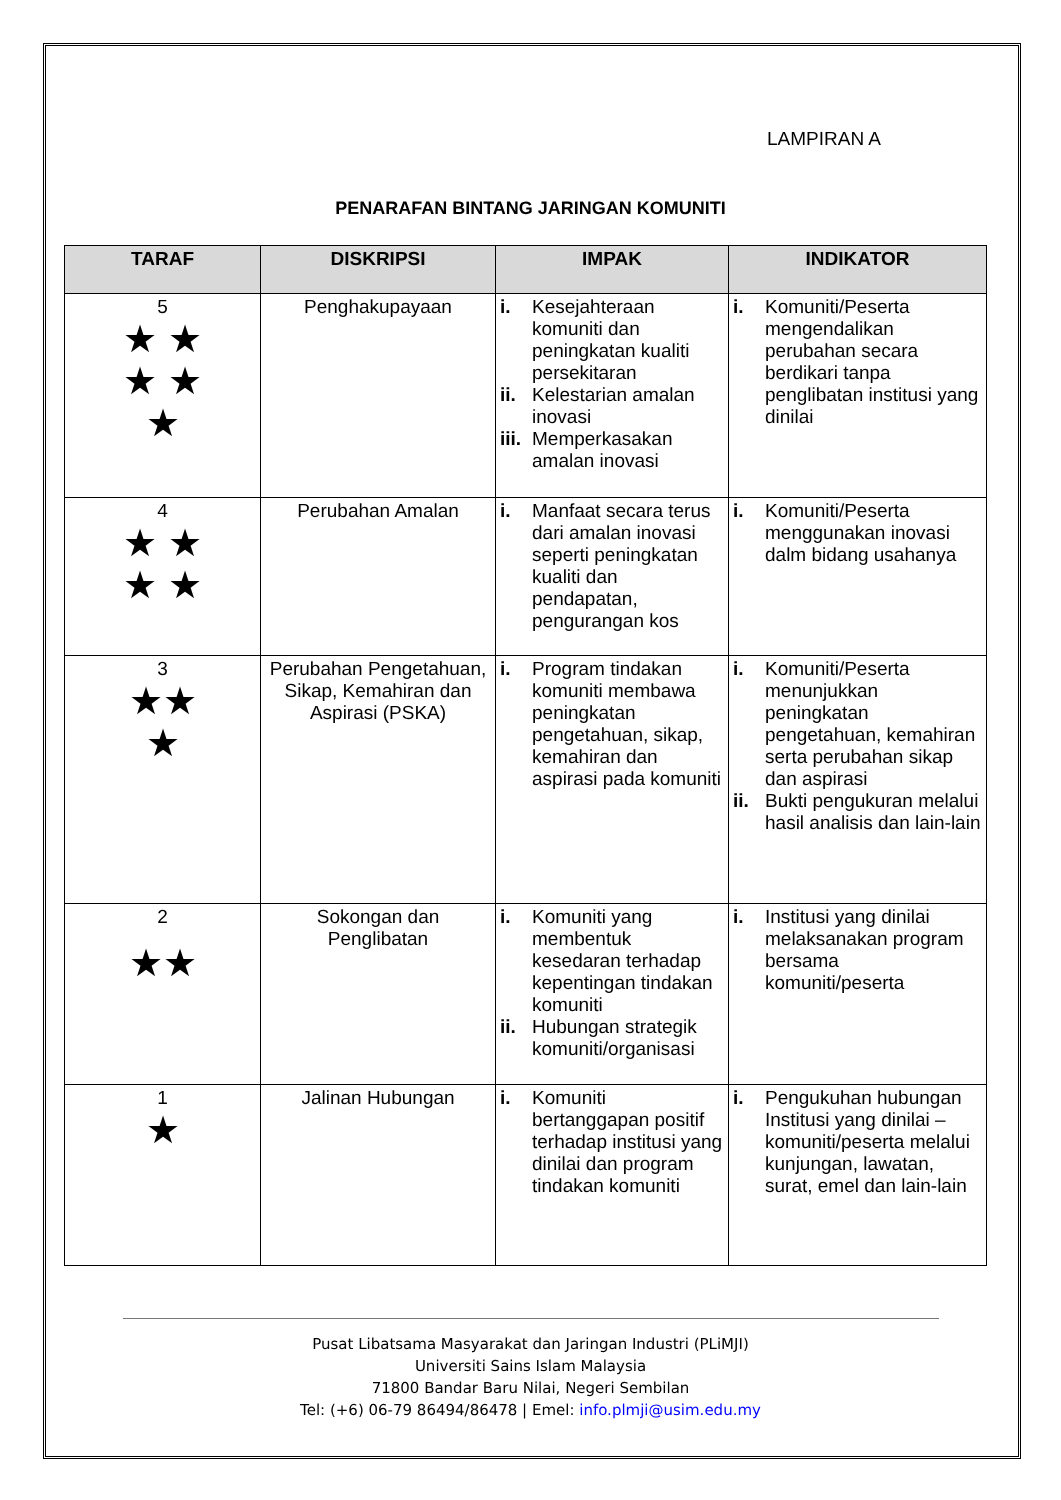LAMPIRAN A
PENARAFAN BINTANG JARINGAN KOMUNITI
| TARAF | DISKRIPSI | IMPAK | INDIKATOR |
| --- | --- | --- | --- |
| 5 ★ ★ ★ ★ ★ | Penghakupayaan | i. Kesejahteraan komuniti dan peningkatan kualiti persekitaran ii. Kelestarian amalan inovasi iii. Memperkasakan amalan inovasi | i. Komuniti/Peserta mengendalikan perubahan secara berdikari tanpa penglibatan institusi yang dinilai |
| 4 ★ ★ ★ ★ | Perubahan Amalan | i. Manfaat secara terus dari amalan inovasi seperti peningkatan kualiti dan pendapatan, pengurangan kos | i. Komuniti/Peserta menggunakan inovasi dalm bidang usahanya |
| 3 ★★ ★ | Perubahan Pengetahuan, Sikap, Kemahiran dan Aspirasi (PSKA) | i. Program tindakan komuniti membawa peningkatan pengetahuan, sikap, kemahiran dan aspirasi pada komuniti | i. Komuniti/Peserta menunjukkan peningkatan pengetahuan, kemahiran serta perubahan sikap dan aspirasi ii. Bukti pengukuran melalui hasil analisis dan lain-lain |
| 2 ★★ | Sokongan dan Penglibatan | i. Komuniti yang membentuk kesedaran terhadap kepentingan tindakan komuniti ii. Hubungan strategik komuniti/organisasi | i. Institusi yang dinilai melaksanakan program bersama komuniti/peserta |
| 1 ★ | Jalinan Hubungan | i. Komuniti bertanggapan positif terhadap institusi yang dinilai dan program tindakan komuniti | i. Pengukuhan hubungan Institusi yang dinilai – komuniti/peserta melalui kunjungan, lawatan, surat, emel dan lain-lain |
Pusat Libatsama Masyarakat dan Jaringan Industri (PLiMJI)
Universiti Sains Islam Malaysia
71800 Bandar Baru Nilai, Negeri Sembilan
Tel: (+6) 06-79 86494/86478 | Emel: info.plmji@usim.edu.my